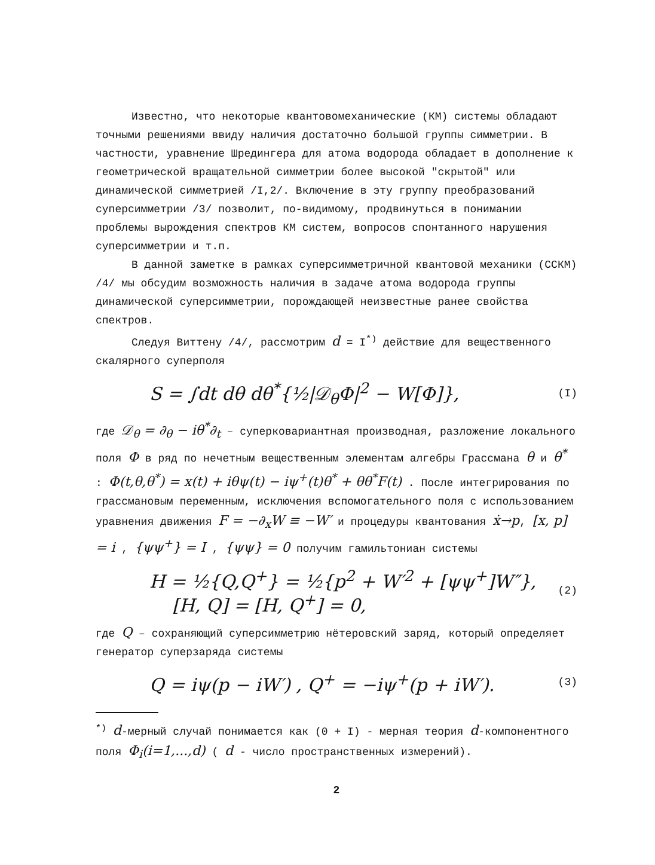Известно, что некоторые квантовомеханические (КМ) системы обладают точными решениями ввиду наличия достаточно большой группы симметрии. В частности, уравнение Шредингера для атома водорода обладает в дополнение к геометрической вращательной симметрии более высокой "скрытой" или динамической симметрией /I,2/. Включение в эту группу преобразований суперсимметрии /3/ позволит, по-видимому, продвинуться в понимании проблемы вырождения спектров КМ систем, вопросов спонтанного нарушения суперсимметрии и т.п.
В данной заметке в рамках суперсимметричной квантовой механики (ССКМ) /4/ мы обсудим возможность наличия в задаче атома водорода группы динамической суперсимметрии, порождающей неизвестные ранее свойства спектров.
Следуя Виттену /4/, рассмотрим d = I<sup>*)</sup> действие для вещественного скалярного суперполя
S = ∫dt dθ dθ<sup>*</sup>{½|𝒟<sub>θ</sub>Φ|<sup>2</sup> − W[Φ]}, (I)
где 𝒟<sub>θ</sub> = ∂<sub>θ</sub> − iθ<sup>*</sup>∂<sub>t</sub> – суперковариантная производная, разложение локального поля Φ в ряд по нечетным вещественным элементам алгебры Грассмана θ и θ<sup>*</sup> : Φ(t,θ,θ<sup>*</sup>) = x(t) + iθψ(t) − iψ<sup>+</sup>(t)θ<sup>*</sup> + θθ<sup>*</sup>F(t) . После интегрирования по грассмановым переменным, исключения вспомогательного поля с использованием уравнения движения F = −∂<sub>x</sub>W ≡ −W′ и процедуры квантования ẋ→p, [x, p] = i , {ψψ<sup>+</sup>} = I , {ψψ} = 0 получим гамильтониан системы
H = ½{Q,Q<sup>+</sup>} = ½{p<sup>2</sup> + W′<sup>2</sup> + [ψψ<sup>+</sup>]W″},
[H, Q] = [H, Q<sup>+</sup>] = 0, (2)
где Q – сохраняющий суперсимметрию нётеровский заряд, который определяет генератор суперзаряда системы
Q = iψ(p − iW′) , Q<sup>+</sup> = −iψ<sup>+</sup>(p + iW′). (3)
<sup>*)</sup> d-мерный случай понимается как (0 + I) - мерная теория d-компонентного поля Φ<sub>i</sub>(i=1,...,d) ( d - число пространственных измерений).
2